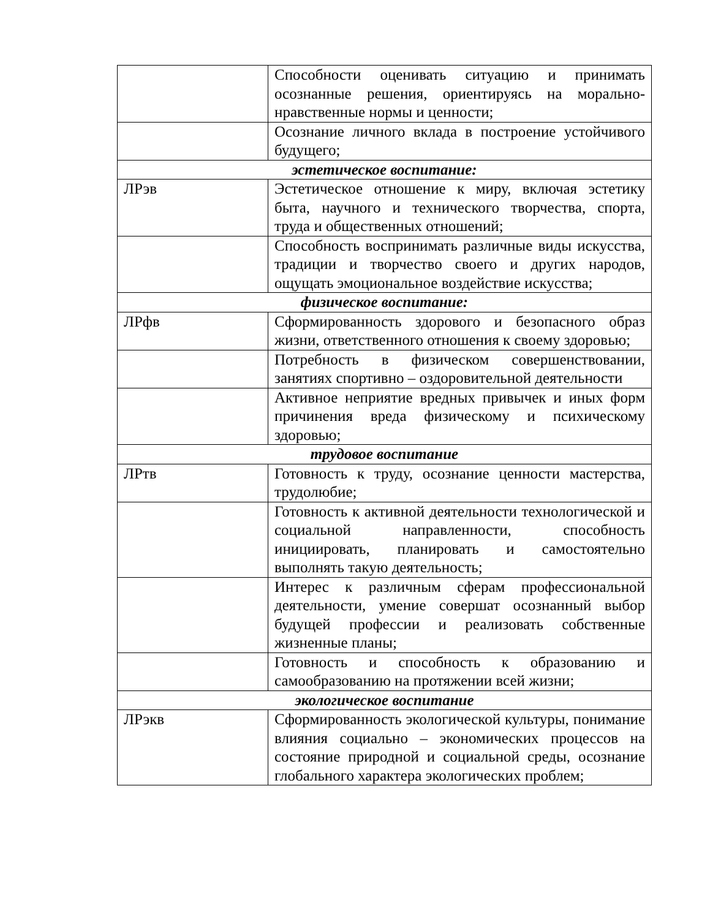| | Способности оценивать ситуацию и принимать осознанные решения, ориентируясь на морально-нравственные нормы и ценности; |
| | Осознание личного вклада в построение устойчивого будущего; |
| эстетическое воспитание: | |
| ЛРэв | Эстетическое отношение к миру, включая эстетику быта, научного и технического творчества, спорта, труда и общественных отношений; |
| | Способность воспринимать различные виды искусства, традиции и творчество своего и других народов, ощущать эмоциональное воздействие искусства; |
| физическое воспитание: | |
| ЛРфв | Сформированность здорового и безопасного образ жизни, ответственного отношения к своему здоровью; |
| | Потребность в физическом совершенствовании, занятиях спортивно – оздоровительной деятельности |
| | Активное неприятие вредных привычек и иных форм причинения вреда физическому и психическому здоровью; |
| трудовое воспитание | |
| ЛРтв | Готовность к труду, осознание ценности мастерства, трудолюбие; |
| | Готовность к активной деятельности технологической и социальной направленности, способность инициировать, планировать и самостоятельно выполнять такую деятельность; |
| | Интерес к различным сферам профессиональной деятельности, умение совершат осознанный выбор будущей профессии и реализовать собственные жизненные планы; |
| | Готовность и способность к образованию и самообразованию на протяжении всей жизни; |
| экологическое воспитание | |
| ЛРэкв | Сформированность экологической культуры, понимание влияния социально – экономических процессов на состояние природной и социальной среды, осознание глобального характера экологических проблем; |